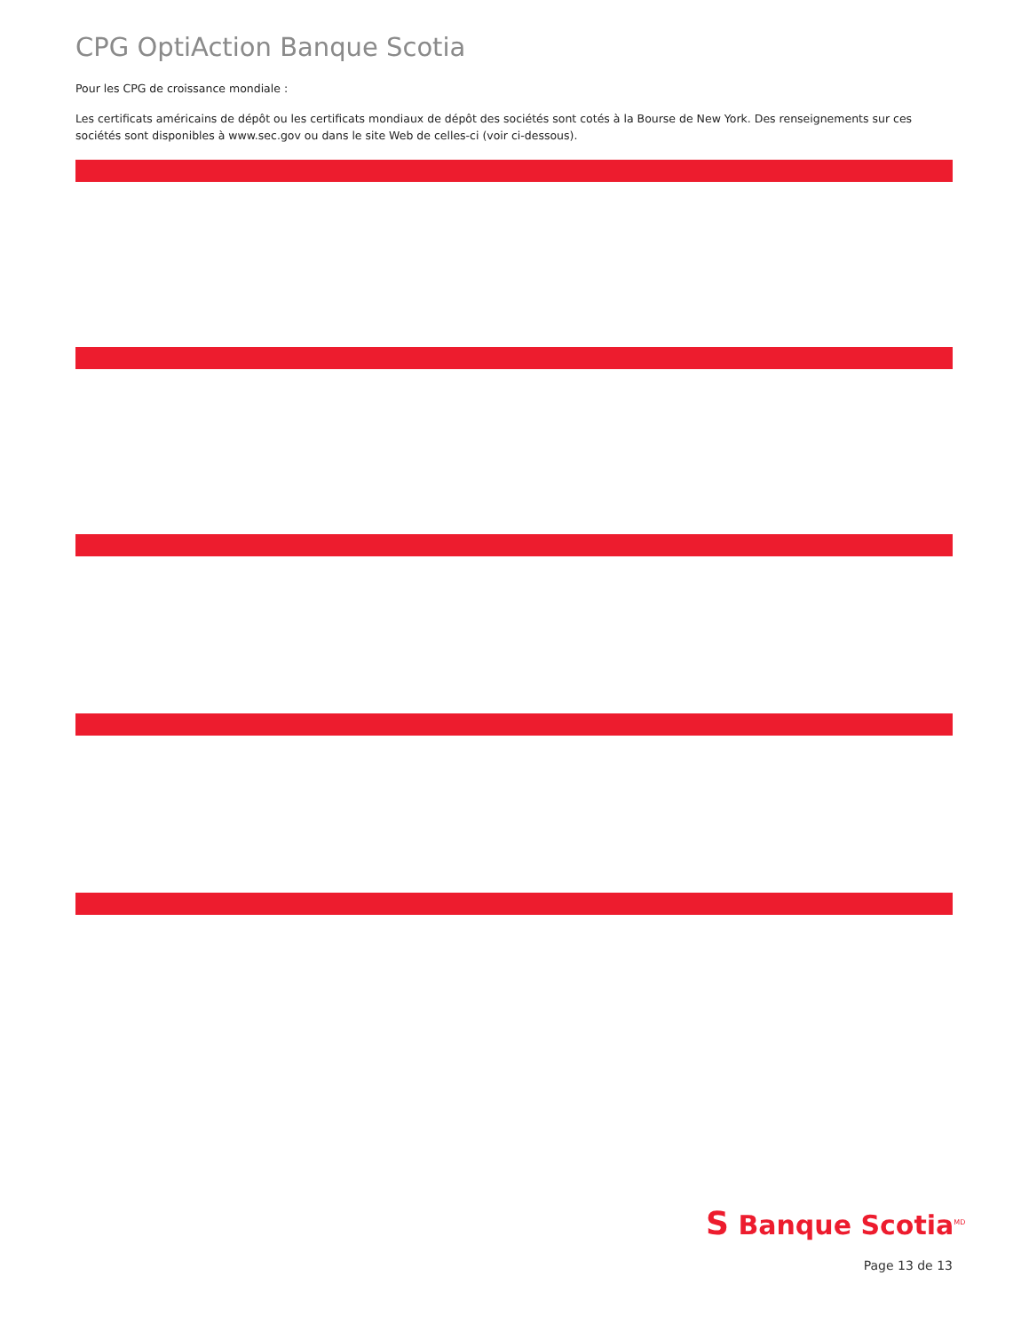CPG OptiAction Banque Scotia
Pour les CPG de croissance mondiale :
Les certificats américains de dépôt ou les certificats mondiaux de dépôt des sociétés sont cotés à la Bourse de New York. Des renseignements sur ces sociétés sont disponibles à www.sec.gov ou dans le site Web de celles-ci (voir ci-dessous).
S Banque Scotia<sup>MD</sup>
Page 13 de 13